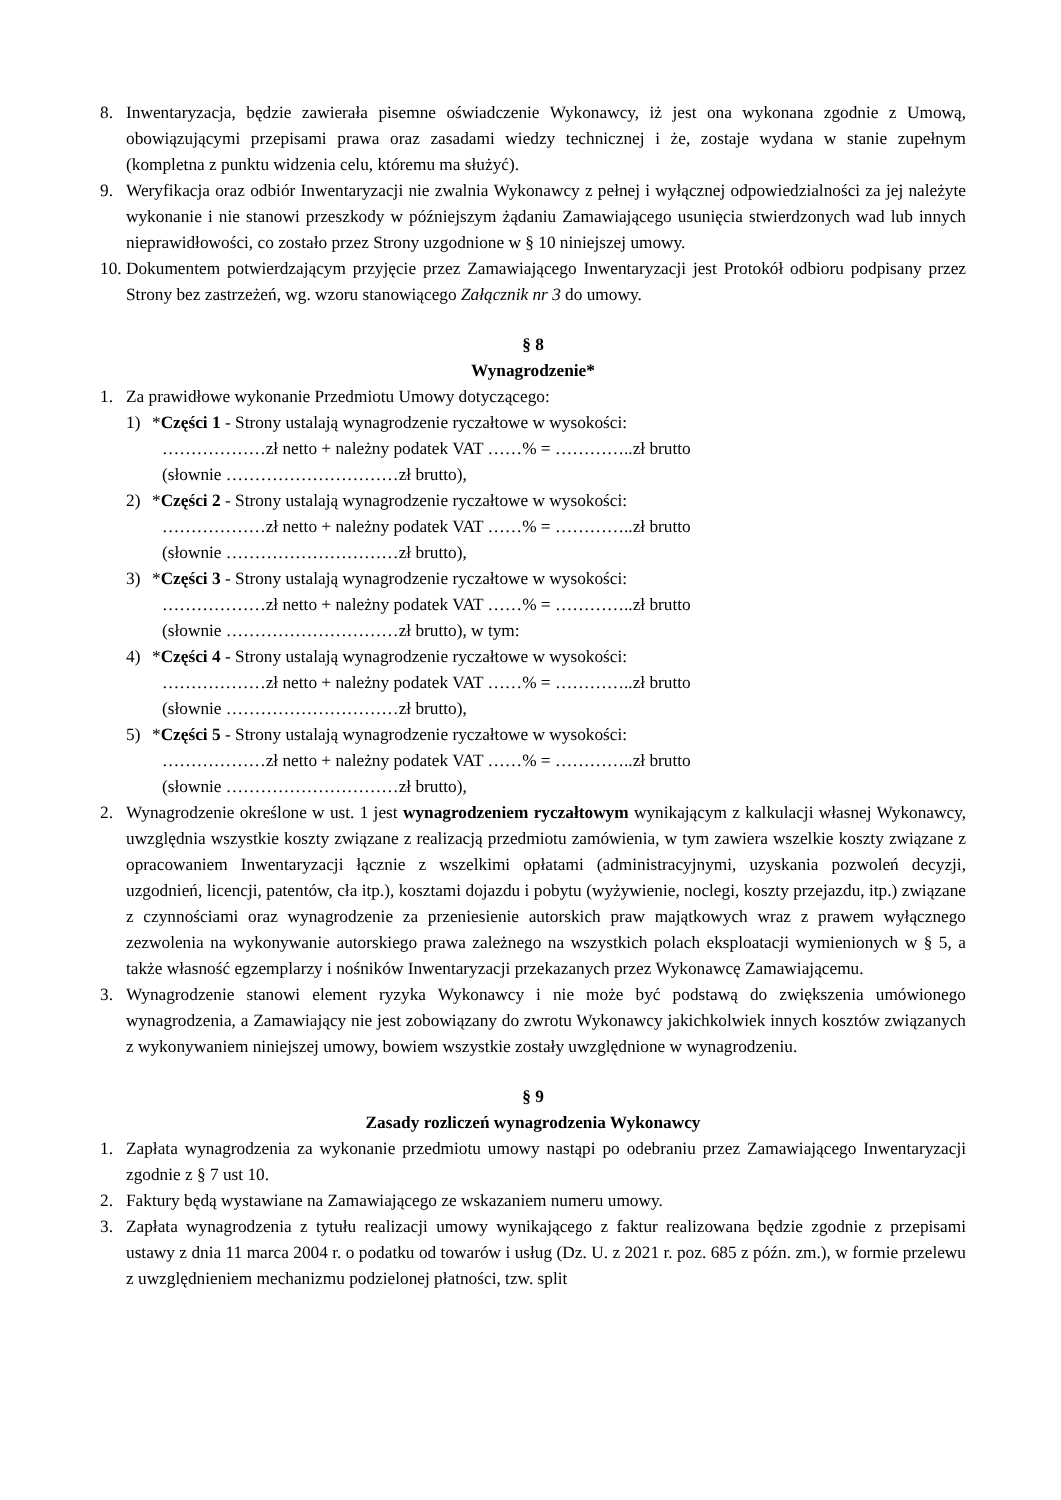8. Inwentaryzacja, będzie zawierała pisemne oświadczenie Wykonawcy, iż jest ona wykonana zgodnie z Umową, obowiązującymi przepisami prawa oraz zasadami wiedzy technicznej i że, zostaje wydana w stanie zupełnym (kompletna z punktu widzenia celu, któremu ma służyć).
9. Weryfikacja oraz odbiór Inwentaryzacji nie zwalnia Wykonawcy z pełnej i wyłącznej odpowiedzialności za jej należyte wykonanie i nie stanowi przeszkody w późniejszym żądaniu Zamawiającego usunięcia stwierdzonych wad lub innych nieprawidłowości, co zostało przez Strony uzgodnione w § 10 niniejszej umowy.
10. Dokumentem potwierdzającym przyjęcie przez Zamawiającego Inwentaryzacji jest Protokół odbioru podpisany przez Strony bez zastrzeżeń, wg. wzoru stanowiącego Załącznik nr 3 do umowy.
§ 8
Wynagrodzenie*
1. Za prawidłowe wykonanie Przedmiotu Umowy dotyczącego:
1) *Części 1 - Strony ustalają wynagrodzenie ryczałtowe w wysokości:
………………zł netto + należny podatek VAT ……% = …………..zł brutto
(słownie …………………………zł brutto),
2) *Części 2 - Strony ustalają wynagrodzenie ryczałtowe w wysokości:
………………zł netto + należny podatek VAT ……% = …………..zł brutto
(słownie …………………………zł brutto),
3) *Części 3 - Strony ustalają wynagrodzenie ryczałtowe w wysokości:
………………zł netto + należny podatek VAT ……% = …………..zł brutto
(słownie …………………………zł brutto), w tym:
4) *Części 4 - Strony ustalają wynagrodzenie ryczałtowe w wysokości:
………………zł netto + należny podatek VAT ……% = …………..zł brutto
(słownie …………………………zł brutto),
5) *Części 5 - Strony ustalają wynagrodzenie ryczałtowe w wysokości:
………………zł netto + należny podatek VAT ……% = …………..zł brutto
(słownie …………………………zł brutto),
2. Wynagrodzenie określone w ust. 1 jest wynagrodzeniem ryczałtowym wynikającym z kalkulacji własnej Wykonawcy, uwzględnia wszystkie koszty związane z realizacją przedmiotu zamówienia, w tym zawiera wszelkie koszty związane z opracowaniem Inwentaryzacji łącznie z wszelkimi opłatami (administracyjnymi, uzyskania pozwoleń decyzji, uzgodnień, licencji, patentów, cła itp.), kosztami dojazdu i pobytu (wyżywienie, noclegi, koszty przejazdu, itp.) związane z czynnościami oraz wynagrodzenie za przeniesienie autorskich praw majątkowych wraz z prawem wyłącznego zezwolenia na wykonywanie autorskiego prawa zależnego na wszystkich polach eksploatacji wymienionych w § 5, a także własność egzemplarzy i nośników Inwentaryzacji przekazanych przez Wykonawcę Zamawiającemu.
3. Wynagrodzenie stanowi element ryzyka Wykonawcy i nie może być podstawą do zwiększenia umówionego wynagrodzenia, a Zamawiający nie jest zobowiązany do zwrotu Wykonawcy jakichkolwiek innych kosztów związanych z wykonywaniem niniejszej umowy, bowiem wszystkie zostały uwzględnione w wynagrodzeniu.
§ 9
Zasady rozliczeń wynagrodzenia Wykonawcy
1. Zapłata wynagrodzenia za wykonanie przedmiotu umowy nastąpi po odebraniu przez Zamawiającego Inwentaryzacji zgodnie z § 7 ust 10.
2. Faktury będą wystawiane na Zamawiającego ze wskazaniem numeru umowy.
3. Zapłata wynagrodzenia z tytułu realizacji umowy wynikającego z faktur realizowana będzie zgodnie z przepisami ustawy z dnia 11 marca 2004 r. o podatku od towarów i usług (Dz. U. z 2021 r. poz. 685 z późn. zm.), w formie przelewu z uwzględnieniem mechanizmu podzielonej płatności, tzw. split